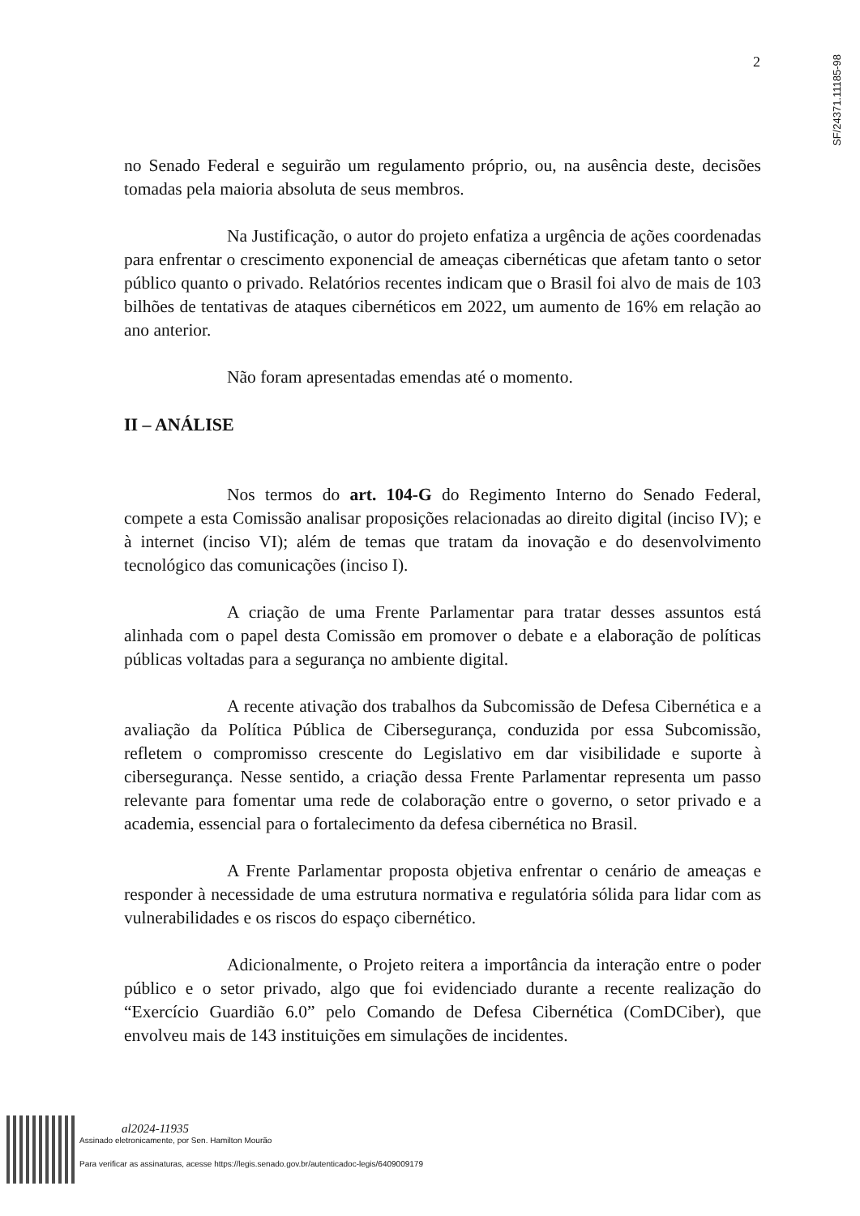SF/24371.11185-98
2
no Senado Federal e seguirão um regulamento próprio, ou, na ausência deste, decisões tomadas pela maioria absoluta de seus membros.
Na Justificação, o autor do projeto enfatiza a urgência de ações coordenadas para enfrentar o crescimento exponencial de ameaças cibernéticas que afetam tanto o setor público quanto o privado. Relatórios recentes indicam que o Brasil foi alvo de mais de 103 bilhões de tentativas de ataques cibernéticos em 2022, um aumento de 16% em relação ao ano anterior.
Não foram apresentadas emendas até o momento.
II – ANÁLISE
Nos termos do art. 104-G do Regimento Interno do Senado Federal, compete a esta Comissão analisar proposições relacionadas ao direito digital (inciso IV); e à internet (inciso VI); além de temas que tratam da inovação e do desenvolvimento tecnológico das comunicações (inciso I).
A criação de uma Frente Parlamentar para tratar desses assuntos está alinhada com o papel desta Comissão em promover o debate e a elaboração de políticas públicas voltadas para a segurança no ambiente digital.
A recente ativação dos trabalhos da Subcomissão de Defesa Cibernética e a avaliação da Política Pública de Cibersegurança, conduzida por essa Subcomissão, refletem o compromisso crescente do Legislativo em dar visibilidade e suporte à cibersegurança. Nesse sentido, a criação dessa Frente Parlamentar representa um passo relevante para fomentar uma rede de colaboração entre o governo, o setor privado e a academia, essencial para o fortalecimento da defesa cibernética no Brasil.
A Frente Parlamentar proposta objetiva enfrentar o cenário de ameaças e responder à necessidade de uma estrutura normativa e regulatória sólida para lidar com as vulnerabilidades e os riscos do espaço cibernético.
Adicionalmente, o Projeto reitera a importância da interação entre o poder público e o setor privado, algo que foi evidenciado durante a recente realização do “Exercício Guardião 6.0” pelo Comando de Defesa Cibernética (ComDCiber), que envolveu mais de 143 instituições em simulações de incidentes.
al2024-11935
Assinado eletronicamente, por Sen. Hamilton Mourão
Para verificar as assinaturas, acesse https://legis.senado.gov.br/autenticadoc-legis/6409009179